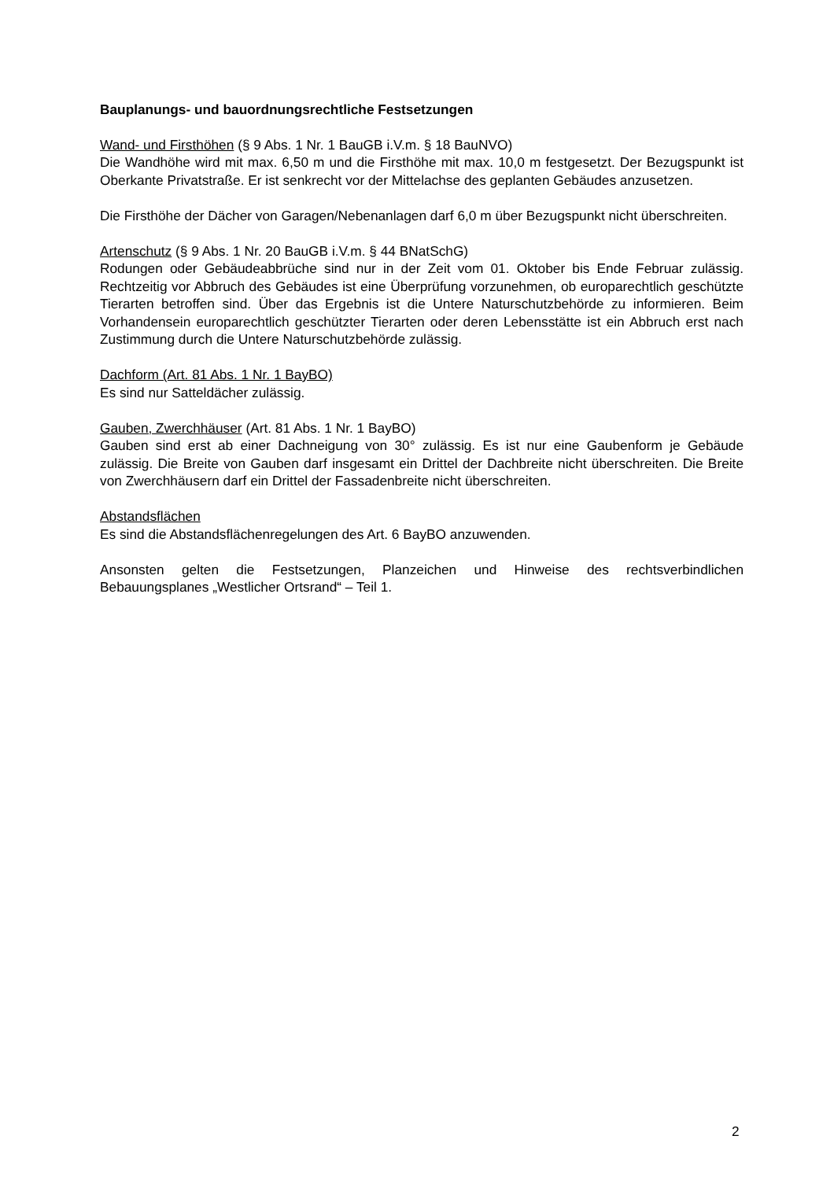Bauplanungs- und bauordnungsrechtliche Festsetzungen
Wand- und Firsthöhen (§ 9 Abs. 1 Nr. 1 BauGB i.V.m. § 18 BauNVO)
Die Wandhöhe wird mit max. 6,50 m und die Firsthöhe mit max. 10,0 m festgesetzt. Der Bezugspunkt ist Oberkante Privatstraße. Er ist senkrecht vor der Mittelachse des geplanten Gebäudes anzusetzen.
Die Firsthöhe der Dächer von Garagen/Nebenanlagen darf 6,0 m über Bezugspunkt nicht überschreiten.
Artenschutz (§ 9 Abs. 1 Nr. 20 BauGB i.V.m. § 44 BNatSchG)
Rodungen oder Gebäudeabbrüche sind nur in der Zeit vom 01. Oktober bis Ende Februar zulässig. Rechtzeitig vor Abbruch des Gebäudes ist eine Überprüfung vorzunehmen, ob europarechtlich geschützte Tierarten betroffen sind. Über das Ergebnis ist die Untere Naturschutzbehörde zu informieren. Beim Vorhandensein europarechtlich geschützter Tierarten oder deren Lebensstätte ist ein Abbruch erst nach Zustimmung durch die Untere Naturschutzbehörde zulässig.
Dachform (Art. 81 Abs. 1 Nr. 1 BayBO)
Es sind nur Satteldächer zulässig.
Gauben, Zwerchhäuser (Art. 81 Abs. 1 Nr. 1 BayBO)
Gauben sind erst ab einer Dachneigung von 30° zulässig. Es ist nur eine Gaubenform je Gebäude zulässig. Die Breite von Gauben darf insgesamt ein Drittel der Dachbreite nicht überschreiten. Die Breite von Zwerchhäusern darf ein Drittel der Fassadenbreite nicht überschreiten.
Abstandsflächen
Es sind die Abstandsflächenregelungen des Art. 6 BayBO anzuwenden.
Ansonsten gelten die Festsetzungen, Planzeichen und Hinweise des rechtsverbindlichen Bebauungsplanes „Westlicher Ortsrand“ – Teil 1.
2